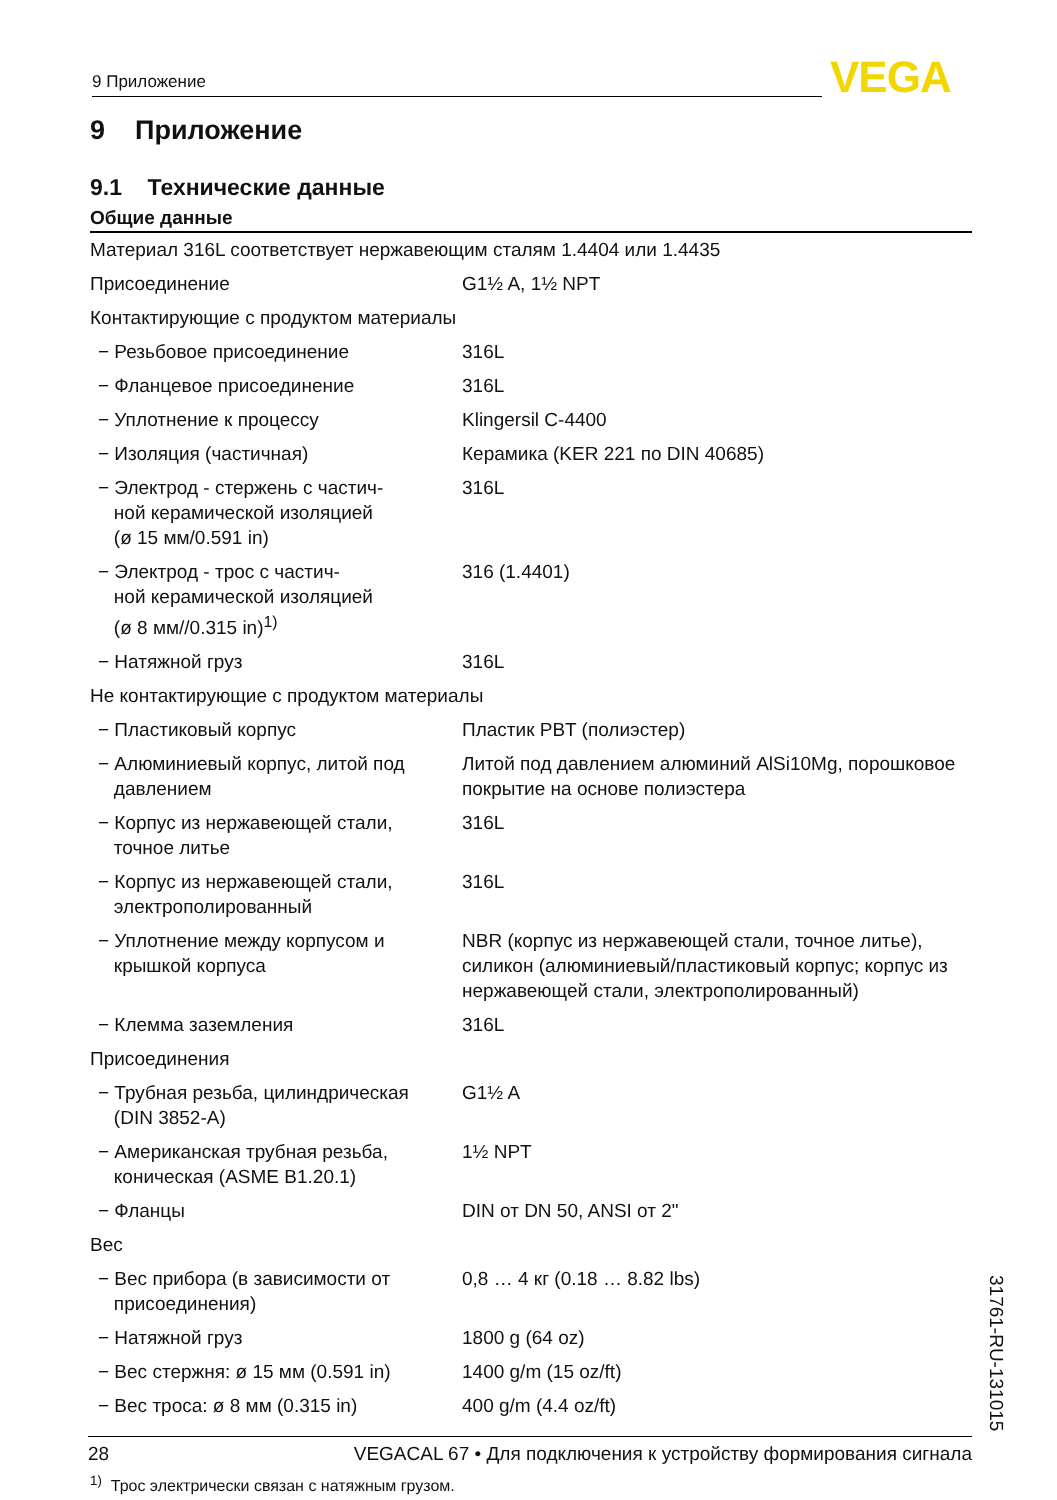9 Приложение VEGA
9 Приложение
9.1 Технические данные
Общие данные
| Материал 316L соответствует нержавеющим сталям 1.4404 или 1.4435 | |
| Присоединение | G1½ A, 1½ NPT |
| Контактирующие с продуктом материалы | |
| − Резьбовое присоединение | 316L |
| − Фланцевое присоединение | 316L |
| − Уплотнение к процессу | Klingersil C-4400 |
| − Изоляция (частичная) | Керамика (KER 221 по DIN 40685) |
| − Электрод - стержень с частич- ной керамической изоляцией (ø 15 мм/0.591 in) | 316L |
| − Электрод - трос с частич- ной керамической изоляцией (ø 8 мм//0.315 in)<sup>1)</sup> | 316 (1.4401) |
| − Натяжной груз | 316L |
| Не контактирующие с продуктом материалы | |
| − Пластиковый корпус | Пластик PBT (полиэстер) |
| − Алюминиевый корпус, литой под давлением | Литой под давлением алюминий AlSi10Mg, порошковое покрытие на основе полиэстера |
| − Корпус из нержавеющей стали, точное литье | 316L |
| − Корпус из нержавеющей стали, электрополированный | 316L |
| − Уплотнение между корпусом и крышкой корпуса | NBR (корпус из нержавеющей стали, точное литье), силикон (алюминиевый/пластиковый корпус; корпус из нержавеющей стали, электрополированный) |
| − Клемма заземления | 316L |
| Присоединения | |
| − Трубная резьба, цилиндрическая (DIN 3852-A) | G1½ A |
| − Американская трубная резьба, коническая (ASME B1.20.1) | 1½ NPT |
| − Фланцы | DIN от DN 50, ANSI от 2" |
| Вес | |
| − Вес прибора (в зависимости от присоединения) | 0,8 … 4 кг (0.18 … 8.82 lbs) |
| − Натяжной груз | 1800 g (64 oz) |
| − Вес стержня: ø 15 мм (0.591 in) | 1400 g/m (15 oz/ft) |
| − Вес троса: ø 8 мм (0.315 in) | 400 g/m (4.4 oz/ft) |
<sup>1)</sup> Трос электрически связан с натяжным грузом.
31761-RU-131015
28 VEGACAL 67 • Для подключения к устройству формирования сигнала